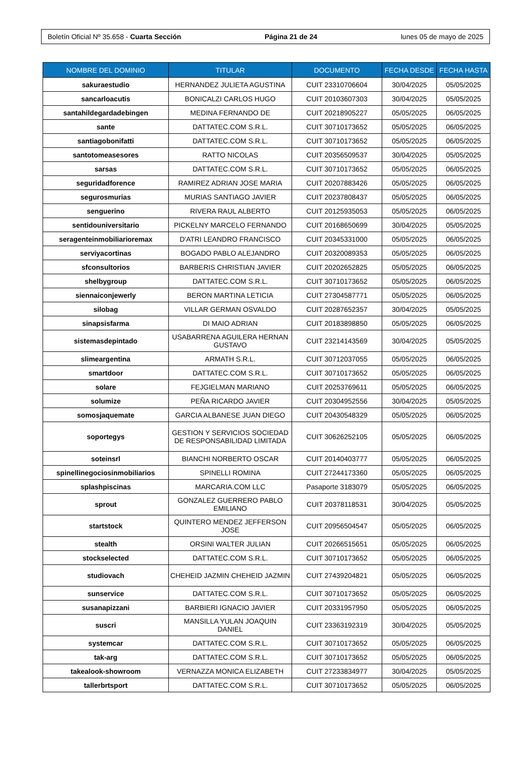Boletín Oficial Nº 35.658 - Cuarta Sección Página 21 de 24 lunes 05 de mayo de 2025
| NOMBRE DEL DOMINIO | TITULAR | DOCUMENTO | FECHA DESDE | FECHA HASTA |
| --- | --- | --- | --- | --- |
| sakuraestudio | HERNANDEZ JULIETA AGUSTINA | CUIT 23310706604 | 30/04/2025 | 05/05/2025 |
| sancarloacutis | BONICALZI CARLOS HUGO | CUIT 20103607303 | 30/04/2025 | 05/05/2025 |
| santahildegardadebingen | MEDINA FERNANDO DE | CUIT 20218905227 | 05/05/2025 | 06/05/2025 |
| sante | DATTATEC.COM S.R.L. | CUIT 30710173652 | 05/05/2025 | 06/05/2025 |
| santiagobonifatti | DATTATEC.COM S.R.L. | CUIT 30710173652 | 05/05/2025 | 06/05/2025 |
| santotomeasesores | RATTO NICOLAS | CUIT 20356509537 | 30/04/2025 | 05/05/2025 |
| sarsas | DATTATEC.COM S.R.L. | CUIT 30710173652 | 05/05/2025 | 06/05/2025 |
| seguridadforence | RAMIREZ ADRIAN JOSE MARIA | CUIT 20207883426 | 05/05/2025 | 06/05/2025 |
| segurosmurias | MURIAS SANTIAGO JAVIER | CUIT 20237808437 | 05/05/2025 | 06/05/2025 |
| senguerino | RIVERA RAUL ALBERTO | CUIT 20125935053 | 05/05/2025 | 06/05/2025 |
| sentidouniversitario | PICKELNY MARCELO FERNANDO | CUIT 20168650699 | 30/04/2025 | 05/05/2025 |
| seragenteinmobiliarioremax | D'ATRI LEANDRO FRANCISCO | CUIT 20345331000 | 05/05/2025 | 06/05/2025 |
| serviyacortinas | BOGADO PABLO ALEJANDRO | CUIT 20320089353 | 05/05/2025 | 06/05/2025 |
| sfconsultorios | BARBERIS CHRISTIAN JAVIER | CUIT 20202652825 | 05/05/2025 | 06/05/2025 |
| shelbygroup | DATTATEC.COM S.R.L. | CUIT 30710173652 | 05/05/2025 | 06/05/2025 |
| siennaiconjewerly | BERON MARTINA LETICIA | CUIT 27304587771 | 05/05/2025 | 06/05/2025 |
| silobag | VILLAR GERMAN OSVALDO | CUIT 20287652357 | 30/04/2025 | 05/05/2025 |
| sinapsisfarma | DI MAIO ADRIAN | CUIT 20183898850 | 05/05/2025 | 06/05/2025 |
| sistemasdepintado | USABARRENA AGUILERA HERNAN GUSTAVO | CUIT 23214143569 | 30/04/2025 | 05/05/2025 |
| slimeargentina | ARMATH S.R.L. | CUIT 30712037055 | 05/05/2025 | 06/05/2025 |
| smartdoor | DATTATEC.COM S.R.L. | CUIT 30710173652 | 05/05/2025 | 06/05/2025 |
| solare | FEJGIELMAN MARIANO | CUIT 20253769611 | 05/05/2025 | 06/05/2025 |
| solumize | PEÑA RICARDO JAVIER | CUIT 20304952556 | 30/04/2025 | 05/05/2025 |
| somosjaquemate | GARCIA ALBANESE JUAN DIEGO | CUIT 20430548329 | 05/05/2025 | 06/05/2025 |
| soportegys | GESTION Y SERVICIOS SOCIEDAD DE RESPONSABILIDAD LIMITADA | CUIT 30626252105 | 05/05/2025 | 06/05/2025 |
| soteinsrl | BIANCHI NORBERTO OSCAR | CUIT 20140403777 | 05/05/2025 | 06/05/2025 |
| spinellinegociosinmobiliarios | SPINELLI ROMINA | CUIT 27244173360 | 05/05/2025 | 06/05/2025 |
| splashpiscinas | MARCARIA.COM LLC | Pasaporte 3183079 | 05/05/2025 | 06/05/2025 |
| sprout | GONZALEZ GUERRERO PABLO EMILIANO | CUIT 20378118531 | 30/04/2025 | 05/05/2025 |
| startstock | QUINTERO MENDEZ JEFFERSON JOSE | CUIT 20956504547 | 05/05/2025 | 06/05/2025 |
| stealth | ORSINI WALTER JULIAN | CUIT 20266515651 | 05/05/2025 | 06/05/2025 |
| stockselected | DATTATEC.COM S.R.L. | CUIT 30710173652 | 05/05/2025 | 06/05/2025 |
| studiovach | CHEHEID JAZMIN CHEHEID JAZMIN | CUIT 27439204821 | 05/05/2025 | 06/05/2025 |
| sunservice | DATTATEC.COM S.R.L. | CUIT 30710173652 | 05/05/2025 | 06/05/2025 |
| susanapizzani | BARBIERI IGNACIO JAVIER | CUIT 20331957950 | 05/05/2025 | 06/05/2025 |
| suscri | MANSILLA YULAN JOAQUIN DANIEL | CUIT 23363192319 | 30/04/2025 | 05/05/2025 |
| systemcar | DATTATEC.COM S.R.L. | CUIT 30710173652 | 05/05/2025 | 06/05/2025 |
| tak-arg | DATTATEC.COM S.R.L. | CUIT 30710173652 | 05/05/2025 | 06/05/2025 |
| takealook-showroom | VERNAZZA MONICA ELIZABETH | CUIT 27233834977 | 30/04/2025 | 05/05/2025 |
| tallerbrtsport | DATTATEC.COM S.R.L. | CUIT 30710173652 | 05/05/2025 | 06/05/2025 |